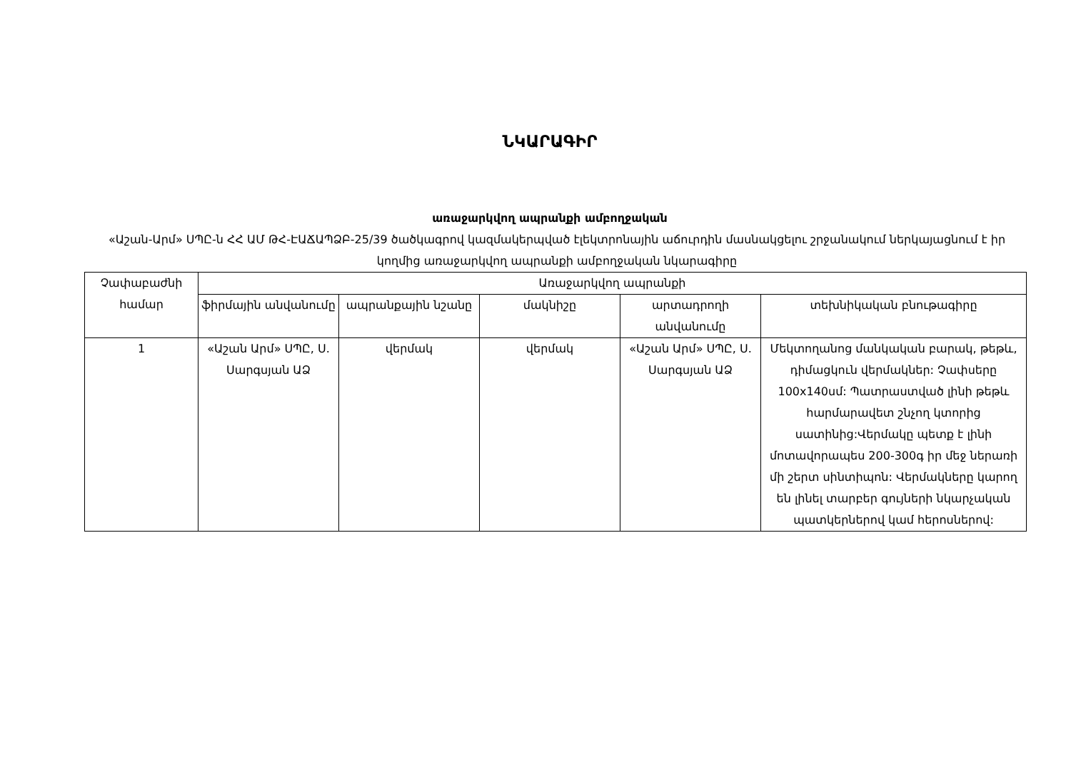ՆԿԱՐԱԳԻՐ
առաջարկվող ապրանքի ամբողջական
«Աշան-Արմ» ՍՊԸ-ն ՀՀ ԱՄ ԹՀ-ԷԱՃԱՊՁԲ-25/39 ծածկագրով կազմակերպված էլեկտրոնային աճուրդին մասնակցելու շրջանակում ներկայացնում է իր կողմից առաջարկվող ապրանքի ամբողջական նկարագիրը
| Չափաբաժնի համար | Առաջարկվող ապրանքի | | | | |
| --- | --- | --- | --- | --- | --- |
| | ֆիրմային անվանումը | ապրանքային նշանը | մակնիշը | արտադրողի անվանումը | տեխնիկական բնութագիրը |
| 1 | «Աշան Արմ» ՍՊԸ, Ս. Սարգսյան ԱՁ | վերմակ | վերմակ | «Աշան Արմ» ՍՊԸ, Ս. Սարգսյան ԱՁ | Մեկտողանոց մանկական բարակ, թեթև, դիմացկուն վերմակներ: Չափսերը 100x140սմ: Պատրաստված լինի թեթև հարմարավետ շնչող կտորից սատինից:Վերմակը պետք է լինի մոտավորապես 200-300գ իր մեջ ներառի մի շերտ սինտիպոն: Վերմակները կարող են լինել տարբեր գույների նկարչական պատկերներով կամ հերոսներով: |